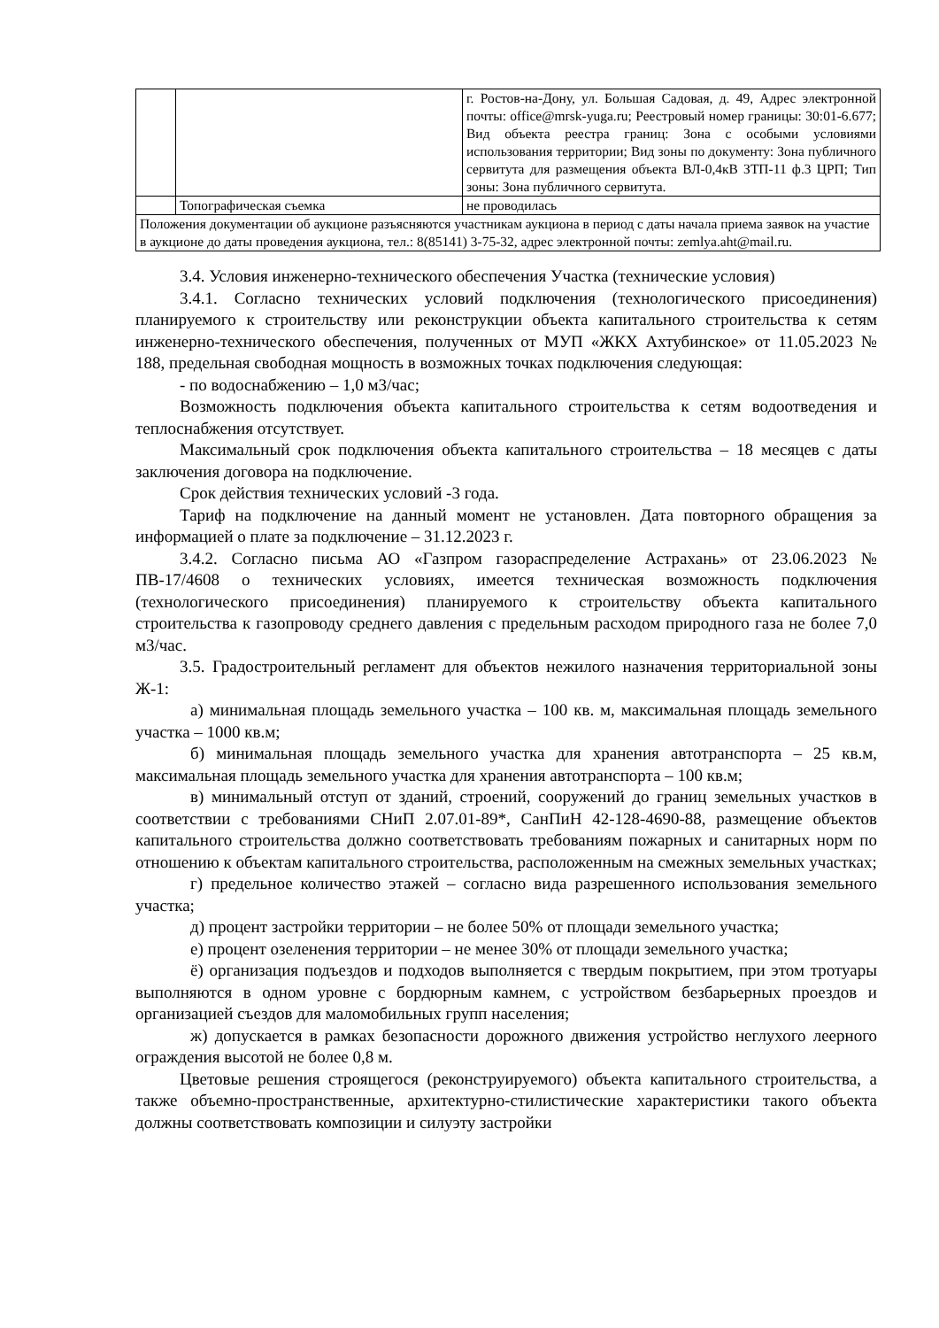| | | г. Ростов-на-Дону, ул. Большая Садовая, д. 49, Адрес электронной почты: office@mrsk-yuga.ru; Реестровый номер границы: 30:01-6.677; Вид объекта реестра границ: Зона с особыми условиями использования территории; Вид зоны по документу: Зона публичного сервитута для размещения объекта ВЛ-0,4кВ ЗТП-11 ф.3 ЦРП; Тип зоны: Зона публичного сервитута. |
| | Топографическая съемка | не проводилась |
| Положения документации об аукционе разъясняются участникам аукциона в период с даты начала приема заявок на участие в аукционе до даты проведения аукциона, тел.: 8(85141) 3-75-32, адрес электронной почты: zemlya.aht@mail.ru. | | |
3.4. Условия инженерно-технического обеспечения Участка (технические условия)
3.4.1. Согласно технических условий подключения (технологического присоединения) планируемого к строительству или реконструкции объекта капитального строительства к сетям инженерно-технического обеспечения, полученных от МУП «ЖКХ Ахтубинское» от 11.05.2023 № 188, предельная свободная мощность в возможных точках подключения следующая:
- по водоснабжению – 1,0 м3/час;
Возможность подключения объекта капитального строительства к сетям водоотведения и теплоснабжения отсутствует.
Максимальный срок подключения объекта капитального строительства – 18 месяцев с даты заключения договора на подключение.
Срок действия технических условий -3 года.
Тариф на подключение на данный момент не установлен. Дата повторного обращения за информацией о плате за подключение – 31.12.2023 г.
3.4.2. Согласно письма АО «Газпром газораспределение Астрахань» от 23.06.2023 № ПВ-17/4608 о технических условиях, имеется техническая возможность подключения (технологического присоединения) планируемого к строительству объекта капитального строительства к газопроводу среднего давления с предельным расходом природного газа не более 7,0 м3/час.
3.5. Градостроительный регламент для объектов нежилого назначения территориальной зоны Ж-1:
а) минимальная площадь земельного участка – 100 кв. м, максимальная площадь земельного участка – 1000 кв.м;
б) минимальная площадь земельного участка для хранения автотранспорта – 25 кв.м, максимальная площадь земельного участка для хранения автотранспорта – 100 кв.м;
в) минимальный отступ от зданий, строений, сооружений до границ земельных участков в соответствии с требованиями СНиП 2.07.01-89*, СанПиН 42-128-4690-88, размещение объектов капитального строительства должно соответствовать требованиям пожарных и санитарных норм по отношению к объектам капитального строительства, расположенным на смежных земельных участках;
г) предельное количество этажей – согласно вида разрешенного использования земельного участка;
д) процент застройки территории – не более 50% от площади земельного участка;
е) процент озеленения территории – не менее 30% от площади земельного участка;
ё) организация подъездов и подходов выполняется с твердым покрытием, при этом тротуары выполняются в одном уровне с бордюрным камнем, с устройством безбарьерных проездов и организацией съездов для маломобильных групп населения;
ж) допускается в рамках безопасности дорожного движения устройство неглухого леерного ограждения высотой не более 0,8 м.
Цветовые решения строящегося (реконструируемого) объекта капитального строительства, а также объемно-пространственные, архитектурно-стилистические характеристики такого объекта должны соответствовать композиции и силуэту застройки